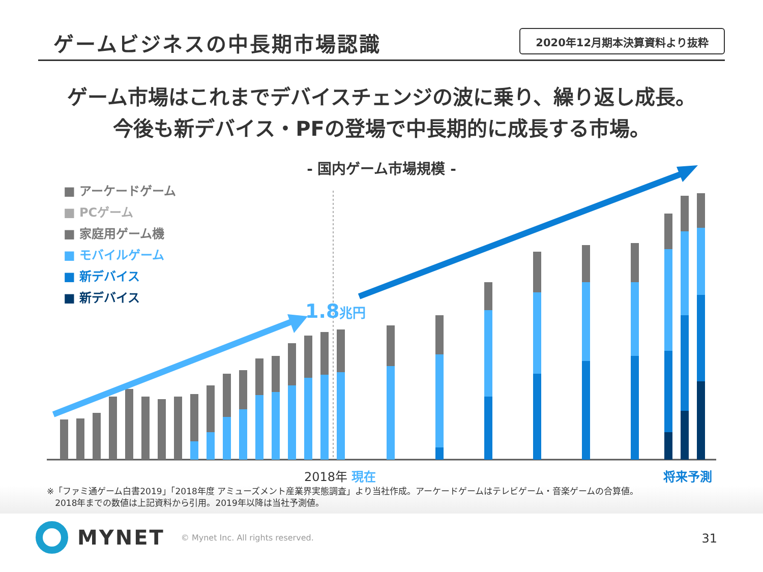ゲームビジネスの中長期市場認識
2020年12月期本決算資料より抜粋
ゲーム市場はこれまでデバイスチェンジの波に乗り、繰り返し成長。
今後も新デバイス・PFの登場で中長期的に成長する市場。
- 国内ゲーム市場規模 -
1.8兆円
■ アーケードゲーム
■ PCゲーム
■ 家庭用ゲーム機
■ モバイルゲーム
■ 新デバイス
■ 新デバイス
2018年 現在 将来予測
※「ファミ通ゲーム白書2019」「2018年度 アミューズメント産業界実態調査」より当社作成。アーケードゲームはテレビゲーム・音楽ゲームの合算値。
2018年までの数値は上記資料から引用。2019年以降は当社予測値。
MYNET © Mynet Inc. All rights reserved.
31